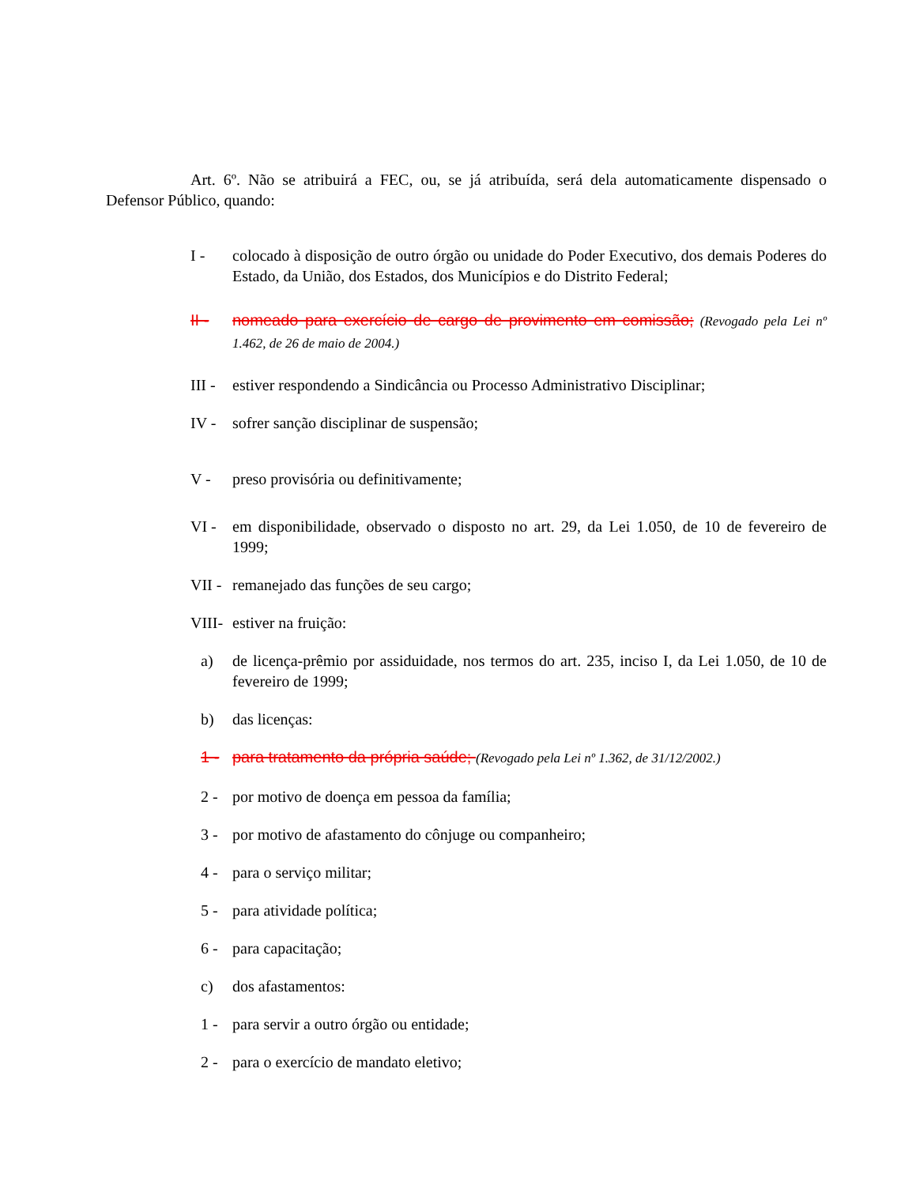Art. 6º. Não se atribuirá a FEC, ou, se já atribuída, será dela automaticamente dispensado o Defensor Público, quando:
I - colocado à disposição de outro órgão ou unidade do Poder Executivo, dos demais Poderes do Estado, da União, dos Estados, dos Municípios e do Distrito Federal;
II - nomeado para exercício de cargo de provimento em comissão; (Revogado pela Lei nº 1.462, de 26 de maio de 2004.)
III - estiver respondendo a Sindicância ou Processo Administrativo Disciplinar;
IV - sofrer sanção disciplinar de suspensão;
V - preso provisória ou definitivamente;
VI - em disponibilidade, observado o disposto no art. 29, da Lei 1.050, de 10 de fevereiro de 1999;
VII - remanejado das funções de seu cargo;
VIII- estiver na fruição:
a) de licença-prêmio por assiduidade, nos termos do art. 235, inciso I, da Lei 1.050, de 10 de fevereiro de 1999;
b) das licenças:
1 - para tratamento da própria saúde; (Revogado pela Lei nº 1.362, de 31/12/2002.)
2 - por motivo de doença em pessoa da família;
3 - por motivo de afastamento do cônjuge ou companheiro;
4 - para o serviço militar;
5 - para atividade política;
6 - para capacitação;
c) dos afastamentos:
1 - para servir a outro órgão ou entidade;
2 - para o exercício de mandato eletivo;